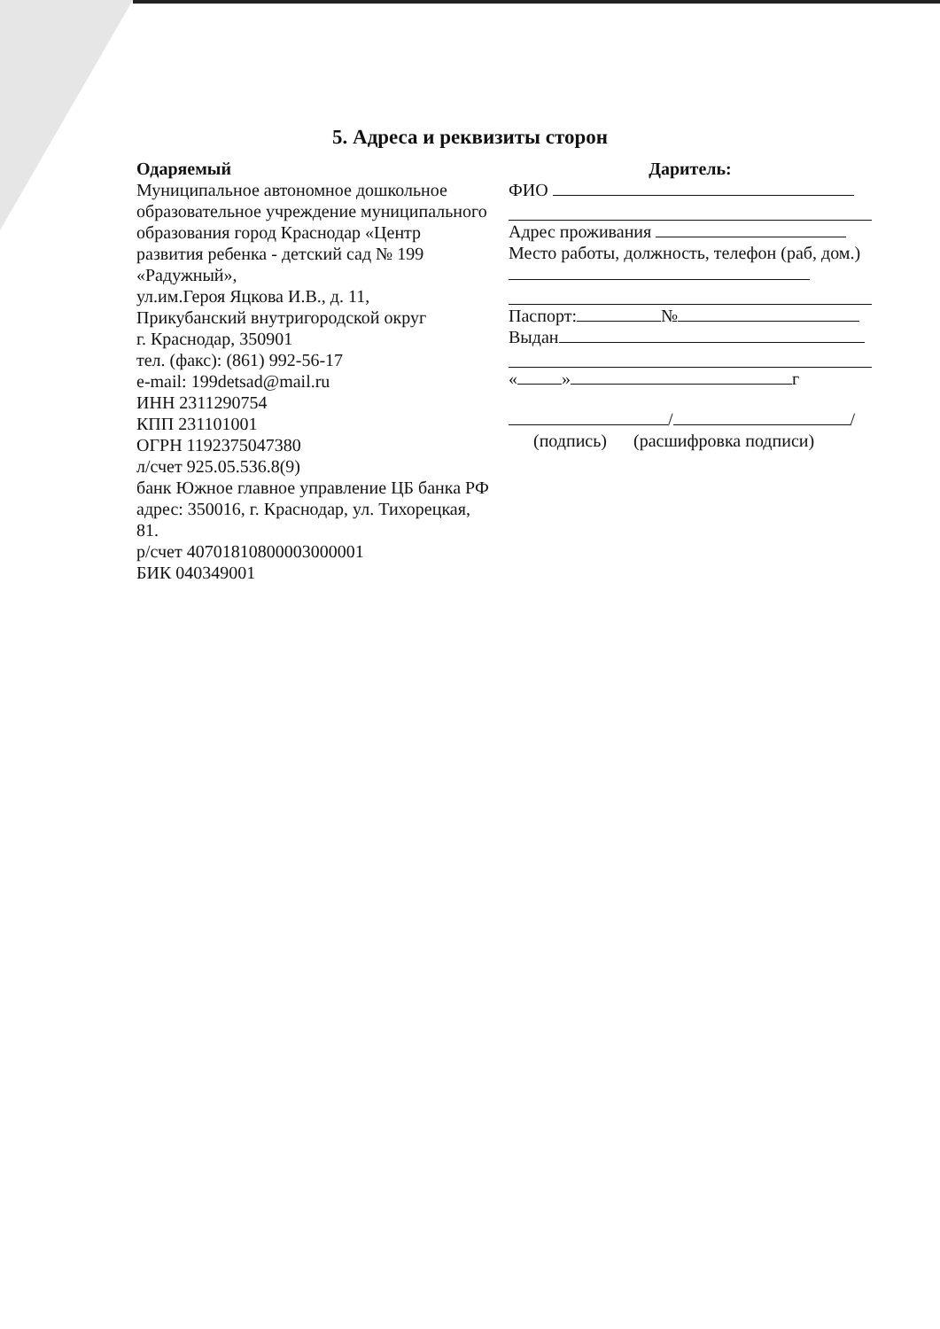5. Адреса и реквизиты сторон
Одаряемый
Муниципальное автономное дошкольное образовательное учреждение муниципального образования город Краснодар «Центр развития ребенка - детский сад № 199 «Радужный»,
ул.им.Героя Яцкова И.В., д. 11,
Прикубанский внутригородской округ
г. Краснодар, 350901
тел. (факс): (861) 992-56-17
e-mail: 199detsad@mail.ru
ИНН 2311290754
КПП 231101001
ОГРН 1192375047380
л/счет 925.05.536.8(9)
банк Южное главное управление ЦБ банка РФ
адрес: 350016, г. Краснодар, ул. Тихорецкая, 81.
р/счет 40701810800003000001
БИК 040349001
Даритель:
ФИО
Адрес проживания
Место работы, должность, телефон (раб, дом.)
Паспорт: №
Выдан
« » г
/ /
(подпись) (расшифровка подписи)